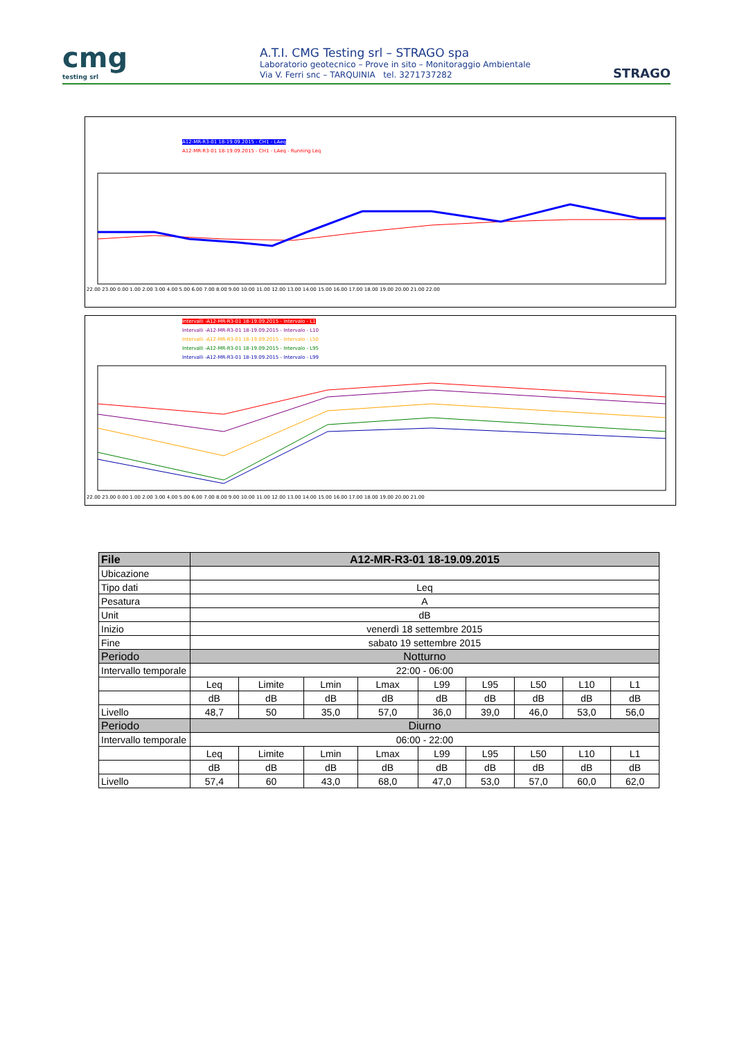cmg
testing srl
A.T.I. CMG Testing srl – STRAGO spa
Laboratorio geotecnico – Prove in sito – Monitoraggio Ambientale
Via V. Ferri snc – TARQUINIA tel. 3271737282
STRAGO
A12-MR-R3-01 18-19.09.2015 - CH1 - LAeq
A12-MR-R3-01 18-19.09.2015 - CH1 - LAeq - Running Leq
22.00 23.00 0.00 1.00 2.00 3.00 4.00 5.00 6.00 7.00 8.00 9.00 10.00 11.00 12.00 13.00 14.00 15.00 16.00 17.00 18.00 19.00 20.00 21.00 22.00
Intervalli -A12-MR-R3-01 18-19.09.2015 - Intervalo - L1
Intervalli -A12-MR-R3-01 18-19.09.2015 - Intervalo - L10
Intervalli -A12-MR-R3-01 18-19.09.2015 - Intervalo - L50
Intervalli -A12-MR-R3-01 18-19.09.2015 - Intervalo - L95
Intervalli -A12-MR-R3-01 18-19.09.2015 - Intervalo - L99
22.00 23.00 0.00 1.00 2.00 3.00 4.00 5.00 6.00 7.00 8.00 9.00 10.00 11.00 12.00 13.00 14.00 15.00 16.00 17.00 18.00 19.00 20.00 21.00
| File | A12-MR-R3-01 18-19.09.2015 | | | | | | | | |
| Ubicazione | | | | | | | | | |
| Tipo dati | Leq | | | | | | | | |
| Pesatura | A | | | | | | | | |
| Unit | dB | | | | | | | | |
| Inizio | venerdì 18 settembre 2015 | | | | | | | | |
| Fine | sabato 19 settembre 2015 | | | | | | | | |
| Periodo | Notturno | | | | | | | | |
| Intervallo temporale | 22:00 - 06:00 | | | | | | | | |
| | Leq | Limite | Lmin | Lmax | L99 | L95 | L50 | L10 | L1 |
| | dB | dB | dB | dB | dB | dB | dB | dB | dB |
| Livello | 48,7 | 50 | 35,0 | 57,0 | 36,0 | 39,0 | 46,0 | 53,0 | 56,0 |
| Periodo | Diurno | | | | | | | | |
| Intervallo temporale | 06:00 - 22:00 | | | | | | | | |
| | Leq | Limite | Lmin | Lmax | L99 | L95 | L50 | L10 | L1 |
| | dB | dB | dB | dB | dB | dB | dB | dB | dB |
| Livello | 57,4 | 60 | 43,0 | 68,0 | 47,0 | 53,0 | 57,0 | 60,0 | 62,0 |